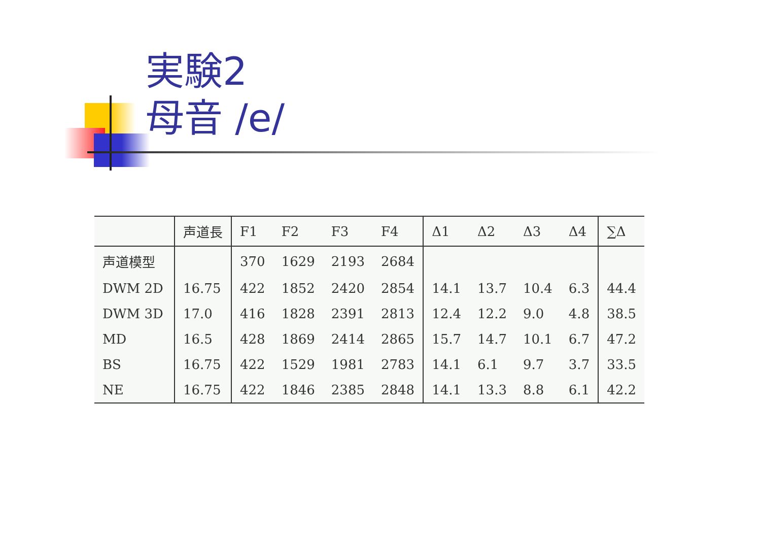実験2
母音 /e/
| | 声道長 | F1 | F2 | F3 | F4 | Δ1 | Δ2 | Δ3 | Δ4 | ∑Δ |
| --- | --- | --- | --- | --- | --- | --- | --- | --- | --- | --- |
| 声道模型 | | 370 | 1629 | 2193 | 2684 | | | | | |
| DWM 2D | 16.75 | 422 | 1852 | 2420 | 2854 | 14.1 | 13.7 | 10.4 | 6.3 | 44.4 |
| DWM 3D | 17.0 | 416 | 1828 | 2391 | 2813 | 12.4 | 12.2 | 9.0 | 4.8 | 38.5 |
| MD | 16.5 | 428 | 1869 | 2414 | 2865 | 15.7 | 14.7 | 10.1 | 6.7 | 47.2 |
| BS | 16.75 | 422 | 1529 | 1981 | 2783 | 14.1 | 6.1 | 9.7 | 3.7 | 33.5 |
| NE | 16.75 | 422 | 1846 | 2385 | 2848 | 14.1 | 13.3 | 8.8 | 6.1 | 42.2 |